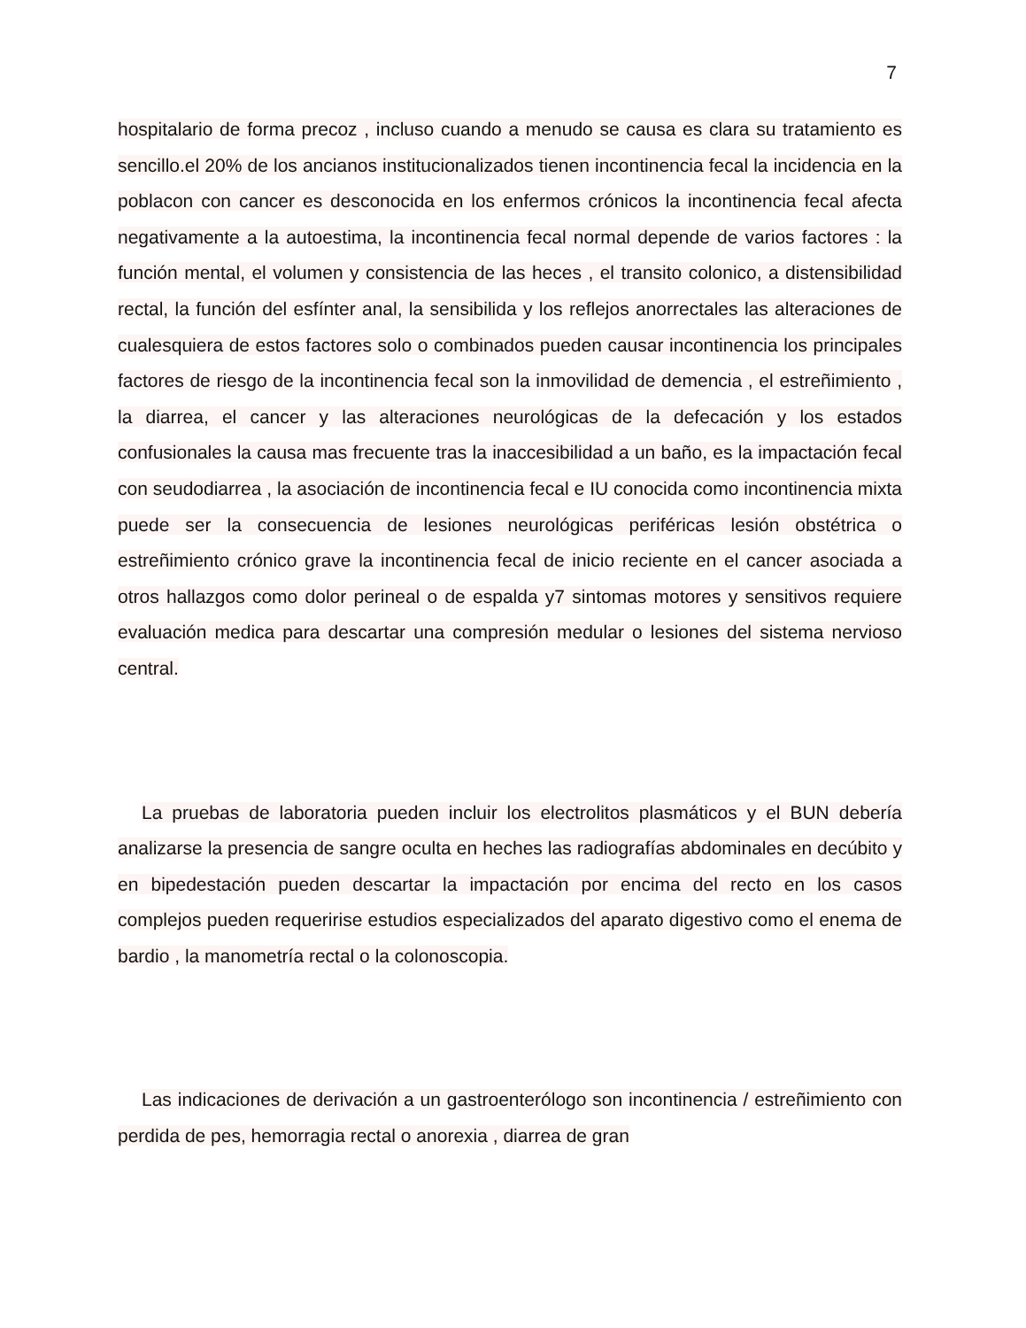7
hospitalario de forma precoz , incluso cuando a menudo se causa es clara su tratamiento es sencillo.el 20% de los ancianos institucionalizados tienen incontinencia fecal la incidencia en la poblacon con cancer es desconocida en los enfermos crónicos la incontinencia fecal afecta negativamente a la autoestima, la incontinencia fecal normal depende de varios factores : la función mental, el volumen y consistencia de las heces , el transito colonico, a distensibilidad rectal, la función del esfínter anal, la sensibilida y los reflejos anorrectales las alteraciones de cualesquiera de estos factores solo o combinados pueden causar incontinencia los principales factores de riesgo de la incontinencia fecal son la inmovilidad de demencia , el estreñimiento , la diarrea, el cancer y las alteraciones neurológicas de la defecación y los estados confusionales la causa mas frecuente tras la inaccesibilidad a un baño, es la impactación fecal con seudodiarrea , la asociación de incontinencia fecal e IU conocida como incontinencia mixta puede ser la consecuencia de lesiones neurológicas periféricas lesión obstétrica o estreñimiento crónico grave la incontinencia fecal de inicio reciente en el cancer asociada a otros hallazgos como dolor perineal o de espalda y7 sintomas motores y sensitivos requiere evaluación medica para descartar una compresión medular o lesiones del sistema nervioso central.
La pruebas de laboratoria pueden incluir los electrolitos plasmáticos y el BUN debería analizarse la presencia de sangre oculta en heches las radiografías abdominales en decúbito y en bipedestación pueden descartar la impactación por encima del recto en los casos complejos pueden requeririse estudios especializados del aparato digestivo como el enema de bardio , la manometría rectal o la colonoscopia.
Las indicaciones de derivación a un gastroenterólogo son incontinencia / estreñimiento con perdida de pes, hemorragia rectal o anorexia , diarrea de gran